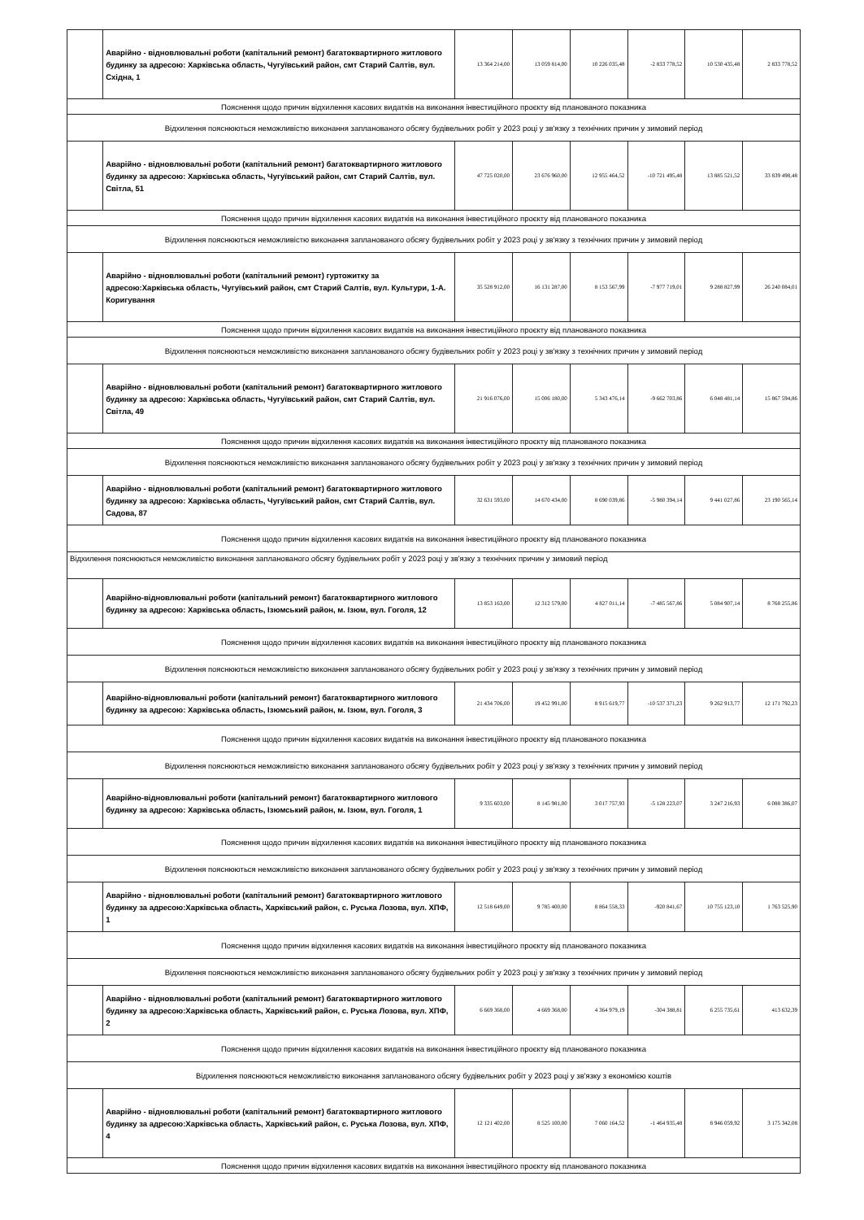| | Аварійно - відновлювальні роботи (капітальний ремонт) багатоквартирного житлового будинку за адресою: Харківська область, Чугуївський район, смт Старий Салтів, вул. Східна, 1 | 13 364 214,00 | 13 059 814,00 | 10 226 035,48 | -2 833 778,52 | 10 530 435,48 | 2 833 778,52 |
| Пояснення щодо причин відхилення касових видатків на виконання інвестиційного проєкту від планованого показника | | | | | | | |
| Відхилення пояснюються неможливістю виконання запланованого обсягу будівельних робіт у 2023 році у зв'язку з технічних причин у зимовий період | | | | | | | |
| | Аварійно - відновлювальні роботи (капітальний ремонт) багатоквартирного житлового будинку за адресою: Харківська область, Чугуївський район, смт Старий Салтів, вул. Світла, 51 | 47 725 020,00 | 23 676 960,00 | 12 955 464,52 | -10 721 495,48 | 13 885 521,52 | 33 839 498,48 |
| Пояснення щодо причин відхилення касових видатків на виконання інвестиційного проєкту від планованого показника | | | | | | | |
| Відхилення пояснюються неможливістю виконання запланованого обсягу будівельних робіт у 2023 році у зв'язку з технічних причин у зимовий період | | | | | | | |
| | Аварійно - відновлювальні роботи (капітальний ремонт) гуртожитку за адресою:Харківська область, Чугуївський район, смт Старий Салтів, вул. Культури, 1-А. Коригування | 35 528 912,00 | 16 131 287,00 | 8 153 567,99 | -7 977 719,01 | 9 288 827,99 | 26 240 084,01 |
| Пояснення щодо причин відхилення касових видатків на виконання інвестиційного проєкту від планованого показника | | | | | | | |
| Відхилення пояснюються неможливістю виконання запланованого обсягу будівельних робіт у 2023 році у зв'язку з технічних причин у зимовий період | | | | | | | |
| | Аварійно - відновлювальні роботи (капітальний ремонт) багатоквартирного житлового будинку за адресою: Харківська область, Чугуївський район, смт Старий Салтів, вул. Світла, 49 | 21 916 076,00 | 15 006 180,00 | 5 343 476,14 | -9 662 703,86 | 6 048 481,14 | 15 867 594,86 |
| Пояснення щодо причин відхилення касових видатків на виконання інвестиційного проєкту від планованого показника | | | | | | | |
| Відхилення пояснюються неможливістю виконання запланованого обсягу будівельних робіт у 2023 році у зв'язку з технічних причин у зимовий період | | | | | | | |
| | Аварійно - відновлювальні роботи (капітальний ремонт) багатоквартирного житлового будинку за адресою: Харківська область, Чугуївський район, смт Старий Салтів, вул. Садова, 87 | 32 631 593,00 | 14 670 434,00 | 8 690 039,86 | -5 980 394,14 | 9 441 027,86 | 23 190 565,14 |
| Пояснення щодо причин відхилення касових видатків на виконання інвестиційного проєкту від планованого показника | | | | | | | |
| Відхилення пояснюються неможливістю виконання запланованого обсягу будівельних робіт у 2023 році у зв'язку з технічних причин у зимовий період | | | | | | | |
| | Аварійно-відновлювальні роботи (капітальний ремонт) багатоквартирного житлового будинку за адресою: Харківська область, Ізюмський район, м. Ізюм, вул. Гоголя, 12 | 13 853 163,00 | 12 312 579,00 | 4 827 011,14 | -7 485 567,86 | 5 084 907,14 | 8 768 255,86 |
| Пояснення щодо причин відхилення касових видатків на виконання інвестиційного проєкту від планованого показника | | | | | | | |
| Відхилення пояснюються неможливістю виконання запланованого обсягу будівельних робіт у 2023 році у зв'язку з технічних причин у зимовий період | | | | | | | |
| | Аварійно-відновлювальні роботи (капітальний ремонт) багатоквартирного житлового будинку за адресою: Харківська область, Ізюмський район, м. Ізюм, вул. Гоголя, 3 | 21 434 706,00 | 19 452 991,00 | 8 915 619,77 | -10 537 371,23 | 9 262 913,77 | 12 171 792,23 |
| Пояснення щодо причин відхилення касових видатків на виконання інвестиційного проєкту від планованого показника | | | | | | | |
| Відхилення пояснюються неможливістю виконання запланованого обсягу будівельних робіт у 2023 році у зв'язку з технічних причин у зимовий період | | | | | | | |
| | Аварійно-відновлювальні роботи (капітальний ремонт) багатоквартирного житлового будинку за адресою: Харківська область, Ізюмський район, м. Ізюм, вул. Гоголя, 1 | 9 335 603,00 | 8 145 981,00 | 3 017 757,93 | -5 128 223,07 | 3 247 216,93 | 6 088 386,07 |
| Пояснення щодо причин відхилення касових видатків на виконання інвестиційного проєкту від планованого показника | | | | | | | |
| Відхилення пояснюються неможливістю виконання запланованого обсягу будівельних робіт у 2023 році у зв'язку з технічних причин у зимовий період | | | | | | | |
| | Аварійно - відновлювальні роботи (капітальний ремонт) багатоквартирного житлового будинку за адресою:Харківська область, Харківський район, с. Руська Лозова, вул. ХПФ, 1 | 12 518 649,00 | 9 785 400,00 | 8 864 558,33 | -920 841,67 | 10 755 123,10 | 1 763 525,90 |
| Пояснення щодо причин відхилення касових видатків на виконання інвестиційного проєкту від планованого показника | | | | | | | |
| Відхилення пояснюються неможливістю виконання запланованого обсягу будівельних робіт у 2023 році у зв'язку з технічних причин у зимовий період | | | | | | | |
| | Аварійно - відновлювальні роботи (капітальний ремонт) багатоквартирного житлового будинку за адресою:Харківська область, Харківський район, с. Руська Лозова, вул. ХПФ, 2 | 6 669 368,00 | 4 669 368,00 | 4 364 979,19 | -304 388,81 | 6 255 735,61 | 413 632,39 |
| Пояснення щодо причин відхилення касових видатків на виконання інвестиційного проєкту від планованого показника | | | | | | | |
| Відхилення пояснюються неможливістю виконання запланованого обсягу будівельних робіт у 2023 році у зв'язку з економією коштів | | | | | | | |
| | Аварійно - відновлювальні роботи (капітальний ремонт) багатоквартирного житлового будинку за адресою:Харківська область, Харківський район, с. Руська Лозова, вул. ХПФ, 4 | 12 121 402,00 | 8 525 100,00 | 7 060 164,52 | -1 464 935,48 | 8 946 059,92 | 3 175 342,08 |
| Пояснення щодо причин відхилення касових видатків на виконання інвестиційного проєкту від планованого показника | | | | | | | |